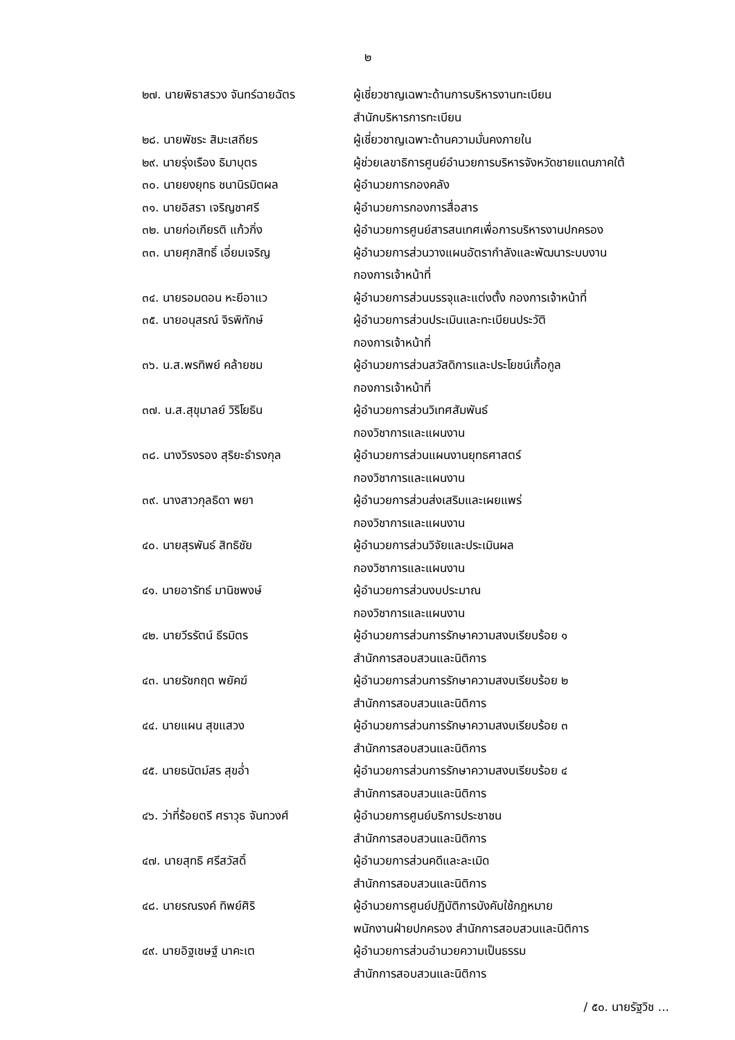๒
| ๒๗. นายพิธาสรวง จันทร์ฉายฉัตร | ผู้เชี่ยวชาญเฉพาะด้านการบริหารงานทะเบียน สำนักบริหารการทะเบียน |
| ๒๘. นายพัชระ สิมะเสถียร | ผู้เชี่ยวชาญเฉพาะด้านความมั่นคงภายใน |
| ๒๙. นายรุ่งเรือง ธิมาบุตร | ผู้ช่วยเลขาธิการศูนย์อำนวยการบริหารจังหวัดชายแดนภาคใต้ |
| ๓๐. นายยงยุทธ ชนานิรมิตผล | ผู้อำนวยการกองคลัง |
| ๓๑. นายอิสรา เจริญชาศรี | ผู้อำนวยการกองการสื่อสาร |
| ๓๒. นายก่อเกียรติ แก้วกิ่ง | ผู้อำนวยการศูนย์สารสนเทศเพื่อการบริหารงานปกครอง |
| ๓๓. นายศุภสิทธิ์ เอี่ยมเจริญ | ผู้อำนวยการส่วนวางแผนอัตรากำลังและพัฒนาระบบงาน กองการเจ้าหน้าที่ |
| ๓๔. นายรอมดอน หะยีอาแว | ผู้อำนวยการส่วนบรรจุและแต่งตั้ง กองการเจ้าหน้าที่ |
| ๓๕. นายอนุสรณ์ จิรพิทักษ์ | ผู้อำนวยการส่วนประเมินและทะเบียนประวัติ กองการเจ้าหน้าที่ |
| ๓๖. น.ส.พรทิพย์ คล้ายชม | ผู้อำนวยการส่วนสวัสดิการและประโยชน์เกื้อกูล กองการเจ้าหน้าที่ |
| ๓๗. น.ส.สุขุมาลย์ วิริโยธิน | ผู้อำนวยการส่วนวิเทศสัมพันธ์ กองวิชาการและแผนงาน |
| ๓๘. นางวิรงรอง สุริยะธำรงกุล | ผู้อำนวยการส่วนแผนงานยุทธศาสตร์ กองวิชาการและแผนงาน |
| ๓๙. นางสาวกุลธิดา พยา | ผู้อำนวยการส่วนส่งเสริมและเผยแพร่ กองวิชาการและแผนงาน |
| ๔๐. นายสุรพันธ์ สิทธิชัย | ผู้อำนวยการส่วนวิจัยและประเมินผล กองวิชาการและแผนงาน |
| ๔๑. นายอารัทธ์ มานิชพงษ์ | ผู้อำนวยการส่วนงบประมาณ กองวิชาการและแผนงาน |
| ๔๒. นายวีรรัตน์ ธีรมิตร | ผู้อำนวยการส่วนการรักษาความสงบเรียบร้อย ๑ สำนักการสอบสวนและนิติการ |
| ๔๓. นายรัชกฤต พยัคฆ์ | ผู้อำนวยการส่วนการรักษาความสงบเรียบร้อย ๒ สำนักการสอบสวนและนิติการ |
| ๔๔. นายแผน สุขแสวง | ผู้อำนวยการส่วนการรักษาความสงบเรียบร้อย ๓ สำนักการสอบสวนและนิติการ |
| ๔๕. นายธนัตม์สร สุขอ่ำ | ผู้อำนวยการส่วนการรักษาความสงบเรียบร้อย ๔ สำนักการสอบสวนและนิติการ |
| ๔๖. ว่าที่ร้อยตรี ศราวุธ จันทวงศ์ | ผู้อำนวยการศูนย์บริการประชาชน สำนักการสอบสวนและนิติการ |
| ๔๗. นายสุทธิ ศรีสวัสดิ์ | ผู้อำนวยการส่วนคดีและละเมิด สำนักการสอบสวนและนิติการ |
| ๔๘. นายรณรงค์ ทิพย์ศิริ | ผู้อำนวยการศูนย์ปฏิบัติการบังคับใช้กฎหมาย พนักงานฝ่ายปกครอง สำนักการสอบสวนและนิติการ |
| ๔๙. นายอิฐเชษฐ์ นาคะเต | ผู้อำนวยการส่วนอำนวยความเป็นธรรม สำนักการสอบสวนและนิติการ |
/ ๕๐. นายรัฐวิช ...